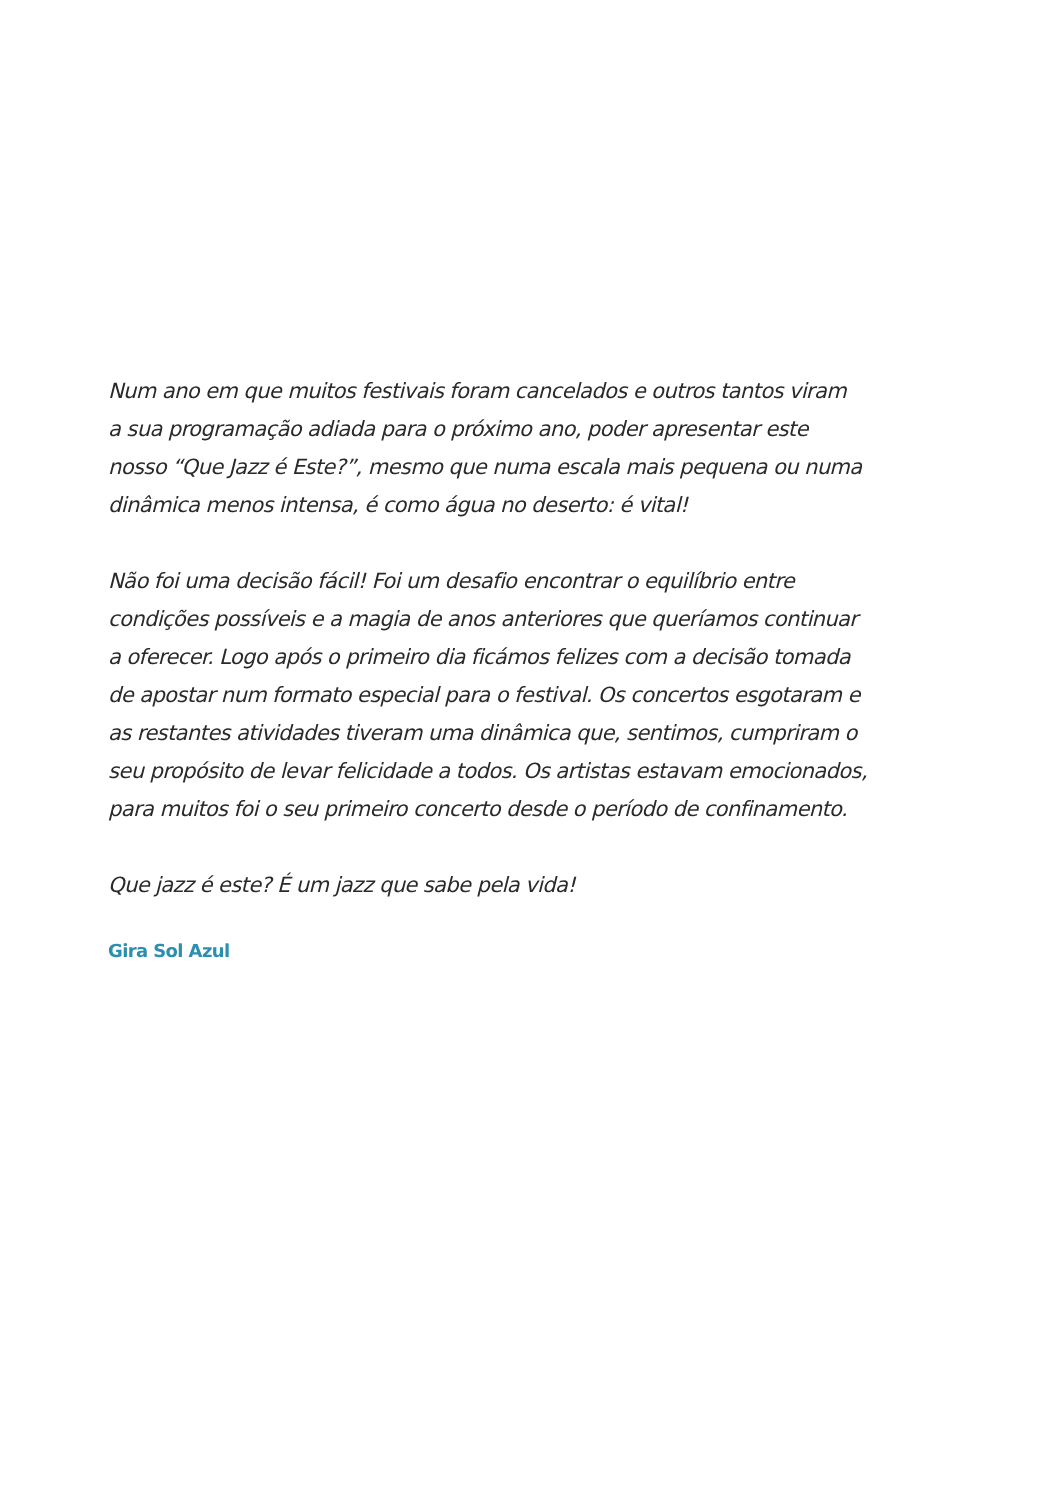Num ano em que muitos festivais foram cancelados e outros tantos viram
a sua programação adiada para o próximo ano, poder apresentar este
nosso “Que Jazz é Este?”, mesmo que numa escala mais pequena ou numa
dinâmica menos intensa, é como água no deserto: é vital!
Não foi uma decisão fácil! Foi um desafio encontrar o equilíbrio entre
condições possíveis e a magia de anos anteriores que queríamos continuar
a oferecer. Logo após o primeiro dia ficámos felizes com a decisão tomada
de apostar num formato especial para o festival. Os concertos esgotaram e
as restantes atividades tiveram uma dinâmica que, sentimos, cumpriram o
seu propósito de levar felicidade a todos. Os artistas estavam emocionados,
para muitos foi o seu primeiro concerto desde o período de confinamento.
Que jazz é este? É um jazz que sabe pela vida!
Gira Sol Azul